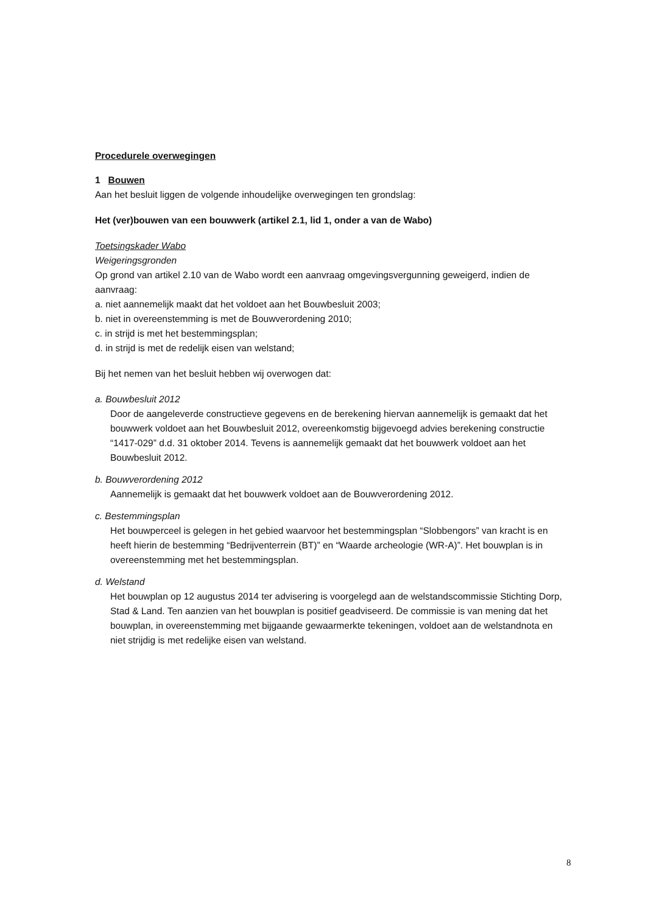Procedurele overwegingen
1 Bouwen
Aan het besluit liggen de volgende inhoudelijke overwegingen ten grondslag:
Het (ver)bouwen van een bouwwerk (artikel 2.1, lid 1, onder a van de Wabo)
Toetsingskader Wabo
Weigeringsgronden
Op grond van artikel 2.10 van de Wabo wordt een aanvraag omgevingsvergunning geweigerd, indien de aanvraag:
a. niet aannemelijk maakt dat het voldoet aan het Bouwbesluit 2003;
b. niet in overeenstemming is met de Bouwverordening 2010;
c. in strijd is met het bestemmingsplan;
d. in strijd is met de redelijk eisen van welstand;
Bij het nemen van het besluit hebben wij overwogen dat:
a. Bouwbesluit 2012
Door de aangeleverde constructieve gegevens en de berekening hiervan aannemelijk is gemaakt dat het bouwwerk voldoet aan het Bouwbesluit 2012, overeenkomstig bijgevoegd advies berekening constructie “1417-029” d.d. 31 oktober 2014. Tevens is aannemelijk gemaakt dat het bouwwerk voldoet aan het Bouwbesluit 2012.
b. Bouwverordening 2012
Aannemelijk is gemaakt dat het bouwwerk voldoet aan de Bouwverordening 2012.
c. Bestemmingsplan
Het bouwperceel is gelegen in het gebied waarvoor het bestemmingsplan “Slobbengors” van kracht is en heeft hierin de bestemming “Bedrijventerrein (BT)” en “Waarde archeologie (WR-A)”. Het bouwplan is in overeenstemming met het bestemmingsplan.
d. Welstand
Het bouwplan op 12 augustus 2014 ter advisering is voorgelegd aan de welstandscommissie Stichting Dorp, Stad & Land. Ten aanzien van het bouwplan is positief geadviseerd. De commissie is van mening dat het bouwplan, in overeenstemming met bijgaande gewaarmerkte tekeningen, voldoet aan de welstandnota en niet strijdig is met redelijke eisen van welstand.
8